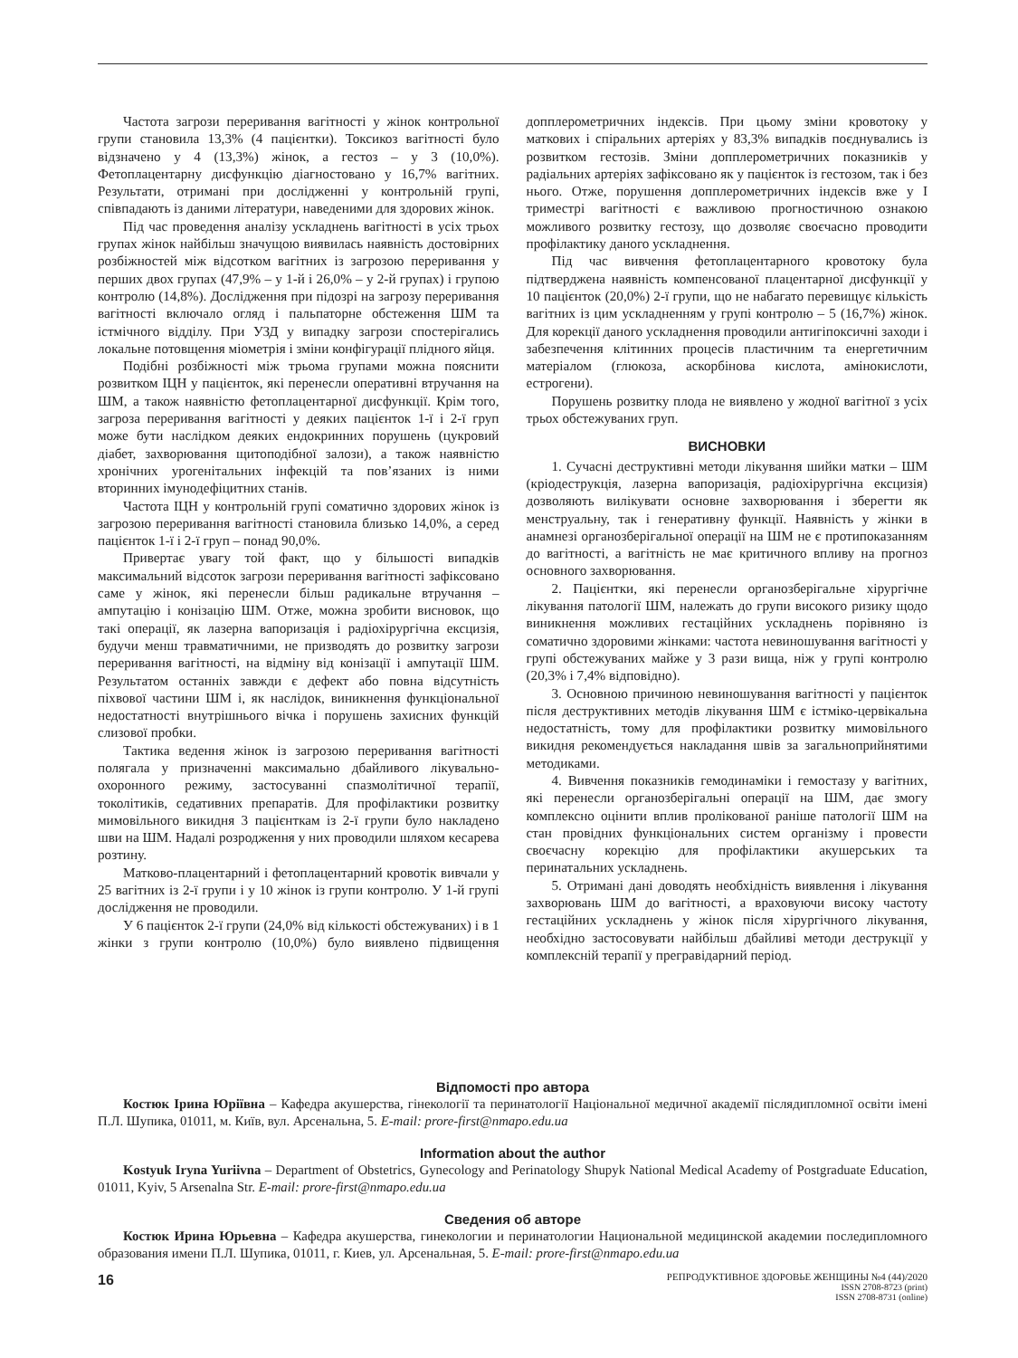Частота загрози переривання вагітності у жінок контрольної групи становила 13,3% (4 пацієнтки). Токсикоз вагітності було відзначено у 4 (13,3%) жінок, а гестоз – у 3 (10,0%). Фетоплацентарну дисфункцію діагностовано у 16,7% вагітних. Результати, отримані при дослідженні у контрольній групі, співпадають із даними літератури, наведеними для здорових жінок.
Під час проведення аналізу ускладнень вагітності в усіх трьох групах жінок найбільш значущою виявилась наявність достовірних розбіжностей між відсотком вагітних із загрозою переривання у перших двох групах (47,9% – у 1-й і 26,0% – у 2-й групах) і групою контролю (14,8%). Дослідження при підозрі на загрозу переривання вагітності включало огляд і пальпаторне обстеження ШМ та істмічного відділу. При УЗД у випадку загрози спостерігались локальне потовщення міометрія і зміни конфігурації плідного яйця.
Подібні розбіжності між трьома групами можна пояснити розвитком ІЦН у пацієнток, які перенесли оперативні втручання на ШМ, а також наявністю фетоплацентарної дисфункції. Крім того, загроза переривання вагітності у деяких пацієнток 1-ї і 2-ї груп може бути наслідком деяких ендокринних порушень (цукровий діабет, захворювання щитоподібної залози), а також наявністю хронічних урогенітальних інфекцій та пов’язаних із ними вторинних імунодефіцитних станів.
Частота ІЦН у контрольній групі соматично здорових жінок із загрозою переривання вагітності становила близько 14,0%, а серед пацієнток 1-ї і 2-ї груп – понад 90,0%.
Привертає увагу той факт, що у більшості випадків максимальний відсоток загрози переривання вагітності зафіксовано саме у жінок, які перенесли більш радикальне втручання – ампутацію і конізацію ШМ. Отже, можна зробити висновок, що такі операції, як лазерна вапоризація і радіохірургічна ексцизія, будучи менш травматичними, не призводять до розвитку загрози переривання вагітності, на відміну від конізації і ампутації ШМ. Результатом останніх завжди є дефект або повна відсутність піхвової частини ШМ і, як наслідок, виникнення функціональної недостатності внутрішнього вічка і порушень захисних функцій слизової пробки.
Тактика ведення жінок із загрозою переривання вагітності полягала у призначенні максимально дбайливого лікувально-охоронного режиму, застосуванні спазмолітичної терапії, токолітиків, седативних препаратів. Для профілактики розвитку мимовільного викидня 3 пацієнткам із 2-ї групи було накладено шви на ШМ. Надалі розродження у них проводили шляхом кесарева розтину.
Матково-плацентарний і фетоплацентарний кровотік вивчали у 25 вагітних із 2-ї групи і у 10 жінок із групи контролю. У 1-й групі дослідження не проводили.
У 6 пацієнток 2-ї групи (24,0% від кількості обстежуваних) і в 1 жінки з групи контролю (10,0%) було виявлено підвищення допплерометричних індексів. При цьому зміни кровотоку у маткових і спіральних артеріях у 83,3% випадків поєднувались із розвитком гестозів. Зміни допплерометричних показників у радіальних артеріях зафіксовано як у пацієнток із гестозом, так і без нього. Отже, порушення допплерометричних індексів вже у І триместрі вагітності є важливою прогностичною ознакою можливого розвитку гестозу, що дозволяє своєчасно проводити профілактику даного ускладнення.
Під час вивчення фетоплацентарного кровотоку була підтверджена наявність компенсованої плацентарної дисфункції у 10 пацієнток (20,0%) 2-ї групи, що не набагато перевищує кількість вагітних із цим ускладненням у групі контролю – 5 (16,7%) жінок. Для корекції даного ускладнення проводили антигіпоксичні заходи і забезпечення клітинних процесів пластичним та енергетичним матеріалом (глюкоза, аскорбінова кислота, амінокислоти, естрогени).
Порушень розвитку плода не виявлено у жодної вагітної з усіх трьох обстежуваних груп.
ВИСНОВКИ
1. Сучасні деструктивні методи лікування шийки матки – ШМ (кріодеструкція, лазерна вапоризація, радіохірургічна ексцизія) дозволяють вилікувати основне захворювання і зберегти як менструальну, так і генеративну функції. Наявність у жінки в анамнезі органозберігальної операції на ШМ не є протипоказанням до вагітності, а вагітність не має критичного впливу на прогноз основного захворювання.
2. Пацієнтки, які перенесли органозберігальне хірургічне лікування патології ШМ, належать до групи високого ризику щодо виникнення можливих гестаційних ускладнень порівняно із соматично здоровими жінками: частота невиношування вагітності у групі обстежуваних майже у 3 рази вища, ніж у групі контролю (20,3% і 7,4% відповідно).
3. Основною причиною невиношування вагітності у пацієнток після деструктивних методів лікування ШМ є істміко-цервікальна недостатність, тому для профілактики розвитку мимовільного викидня рекомендується накладання швів за загальноприйнятими методиками.
4. Вивчення показників гемодинаміки і гемостазу у вагітних, які перенесли органозберігальні операції на ШМ, дає змогу комплексно оцінити вплив пролікованої раніше патології ШМ на стан провідних функціональних систем організму і провести своєчасну корекцію для профілактики акушерських та перинатальних ускладнень.
5. Отримані дані доводять необхідність виявлення і лікування захворювань ШМ до вагітності, а враховуючи високу частоту гестаційних ускладнень у жінок після хірургічного лікування, необхідно застосовувати найбільш дбайливі методи деструкції у комплексній терапії у прегравідарний період.
Відпомості про автора
Костюк Ірина Юріївна – Кафедра акушерства, гінекології та перинатології Національної медичної академії післядипломної освіти імені П.Л. Шупика, 01011, м. Київ, вул. Арсенальна, 5. E-mail: prore-first@nmapo.edu.ua
Information about the author
Kostyuk Iryna Yuriivna – Department of Obstetrics, Gynecology and Perinatology Shupyk National Medical Academy of Postgraduate Education, 01011, Kyiv, 5 Arsenalna Str. E-mail: prore-first@nmapo.edu.ua
Сведения об авторе
Костюк Ирина Юрьевна – Кафедра акушерства, гинекологии и перинатологии Национальной медицинской академии последипломного образования имени П.Л. Шупика, 01011, г. Киев, ул. Арсенальная, 5. E-mail: prore-first@nmapo.edu.ua
16
РЕПРОДУКТИВНОЕ ЗДОРОВЬЕ ЖЕНЩИНЫ №4 (44)/2020
ISSN 2708-8723 (print)
ISSN 2708-8731 (online)